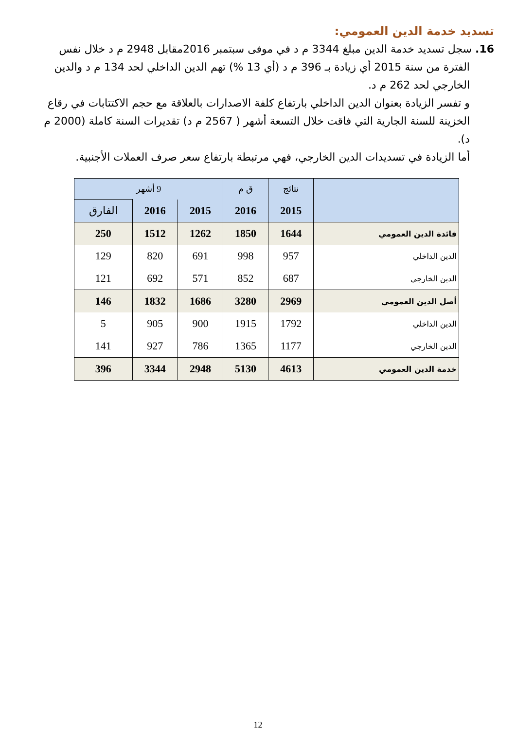تسديد خدمة الدين العمومي:
16. سجل تسديد خدمة الدين مبلغ 3344 م د في موفى سبتمبر 2016مقابل 2948 م د خلال نفس الفترة من سنة 2015 أي زيادة بـ 396 م د (أي 13 %) تهم الدين الداخلي لحد 134 م د والدين الخارجي لحد 262 م د.
و تفسر الزيادة بعنوان الدين الداخلي بارتفاع كلفة الاصدارات بالعلاقة مع حجم الاكتتابات في رقاع الخزينة للسنة الجارية التي فاقت خلال التسعة أشهر ( 2567 م د) تقديرات السنة كاملة (2000 م د).
أما الزيادة في تسديدات الدين الخارجي، فهي مرتبطة بارتفاع سعر صرف العملات الأجنبية.
| | نتائج | ق م | 9 أشهر | | |
| --- | --- | --- | --- | --- | --- |
| | 2015 | 2016 | 2015 | 2016 | الفارق |
| فائدة الدين العمومي | 1644 | 1850 | 1262 | 1512 | 250 |
| الدين الداخلي | 957 | 998 | 691 | 820 | 129 |
| الدين الخارجي | 687 | 852 | 571 | 692 | 121 |
| أصل الدين العمومي | 2969 | 3280 | 1686 | 1832 | 146 |
| الدين الداخلي | 1792 | 1915 | 900 | 905 | 5 |
| الدين الخارجي | 1177 | 1365 | 786 | 927 | 141 |
| خدمة الدين العمومي | 4613 | 5130 | 2948 | 3344 | 396 |
12